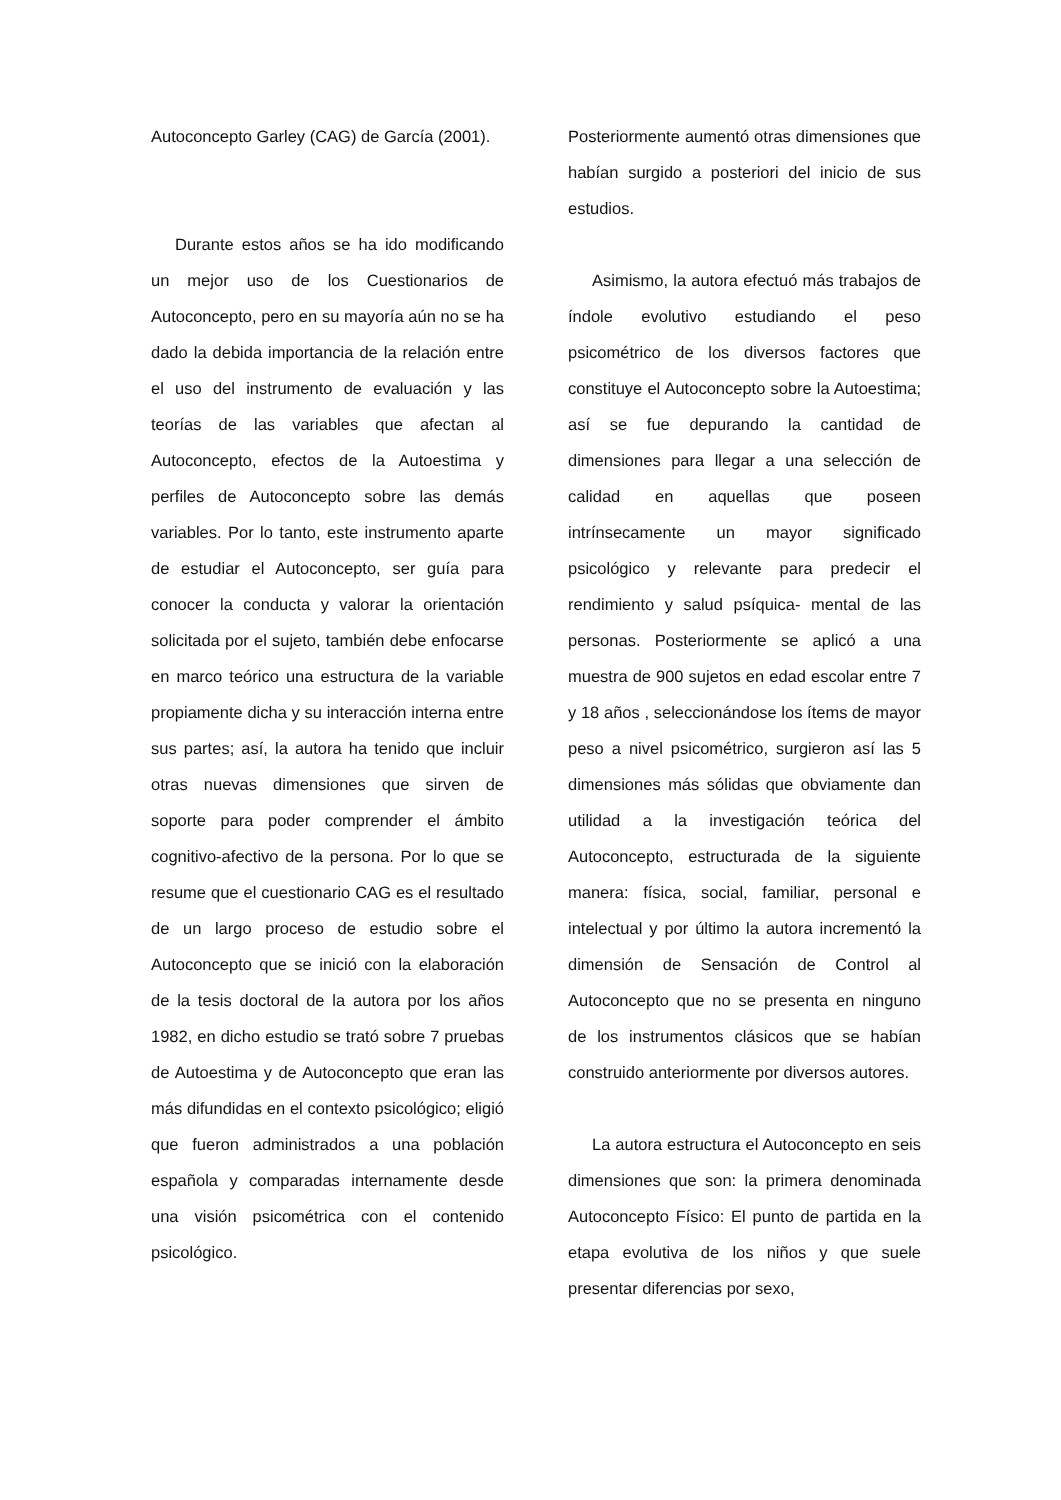Autoconcepto Garley (CAG) de García (2001).
Durante estos años se ha ido modificando un mejor uso de los Cuestionarios de Autoconcepto, pero en su mayoría aún no se ha dado la debida importancia de la relación entre el uso del instrumento de evaluación y las teorías de las variables que afectan al Autoconcepto, efectos de la Autoestima y perfiles de Autoconcepto sobre las demás variables. Por lo tanto, este instrumento aparte de estudiar el Autoconcepto, ser guía para conocer la conducta y valorar la orientación solicitada por el sujeto, también debe enfocarse en marco teórico una estructura de la variable propiamente dicha y su interacción interna entre sus partes; así, la autora ha tenido que incluir otras nuevas dimensiones que sirven de soporte para poder comprender el ámbito cognitivo-afectivo de la persona. Por lo que se resume que el cuestionario CAG es el resultado de un largo proceso de estudio sobre el Autoconcepto que se inició con la elaboración de la tesis doctoral de la autora por los años 1982, en dicho estudio se trató sobre 7 pruebas de Autoestima y de Autoconcepto que eran las más difundidas en el contexto psicológico; eligió que fueron administrados a una población española y comparadas internamente desde una visión psicométrica con el contenido psicológico.
Posteriormente aumentó otras dimensiones que habían surgido a posteriori del inicio de sus estudios.
Asimismo, la autora efectuó más trabajos de índole evolutivo estudiando el peso psicométrico de los diversos factores que constituye el Autoconcepto sobre la Autoestima; así se fue depurando la cantidad de dimensiones para llegar a una selección de calidad en aquellas que poseen intrínsecamente un mayor significado psicológico y relevante para predecir el rendimiento y salud psíquica- mental de las personas. Posteriormente se aplicó a una muestra de 900 sujetos en edad escolar entre 7 y 18 años , seleccionándose los ítems de mayor peso a nivel psicométrico, surgieron así las 5 dimensiones más sólidas que obviamente dan utilidad a la investigación teórica del Autoconcepto, estructurada de la siguiente manera: física, social, familiar, personal e intelectual y por último la autora incrementó la dimensión de Sensación de Control al Autoconcepto que no se presenta en ninguno de los instrumentos clásicos que se habían construido anteriormente por diversos autores.
La autora estructura el Autoconcepto en seis dimensiones que son: la primera denominada Autoconcepto Físico: El punto de partida en la etapa evolutiva de los niños y que suele presentar diferencias por sexo,